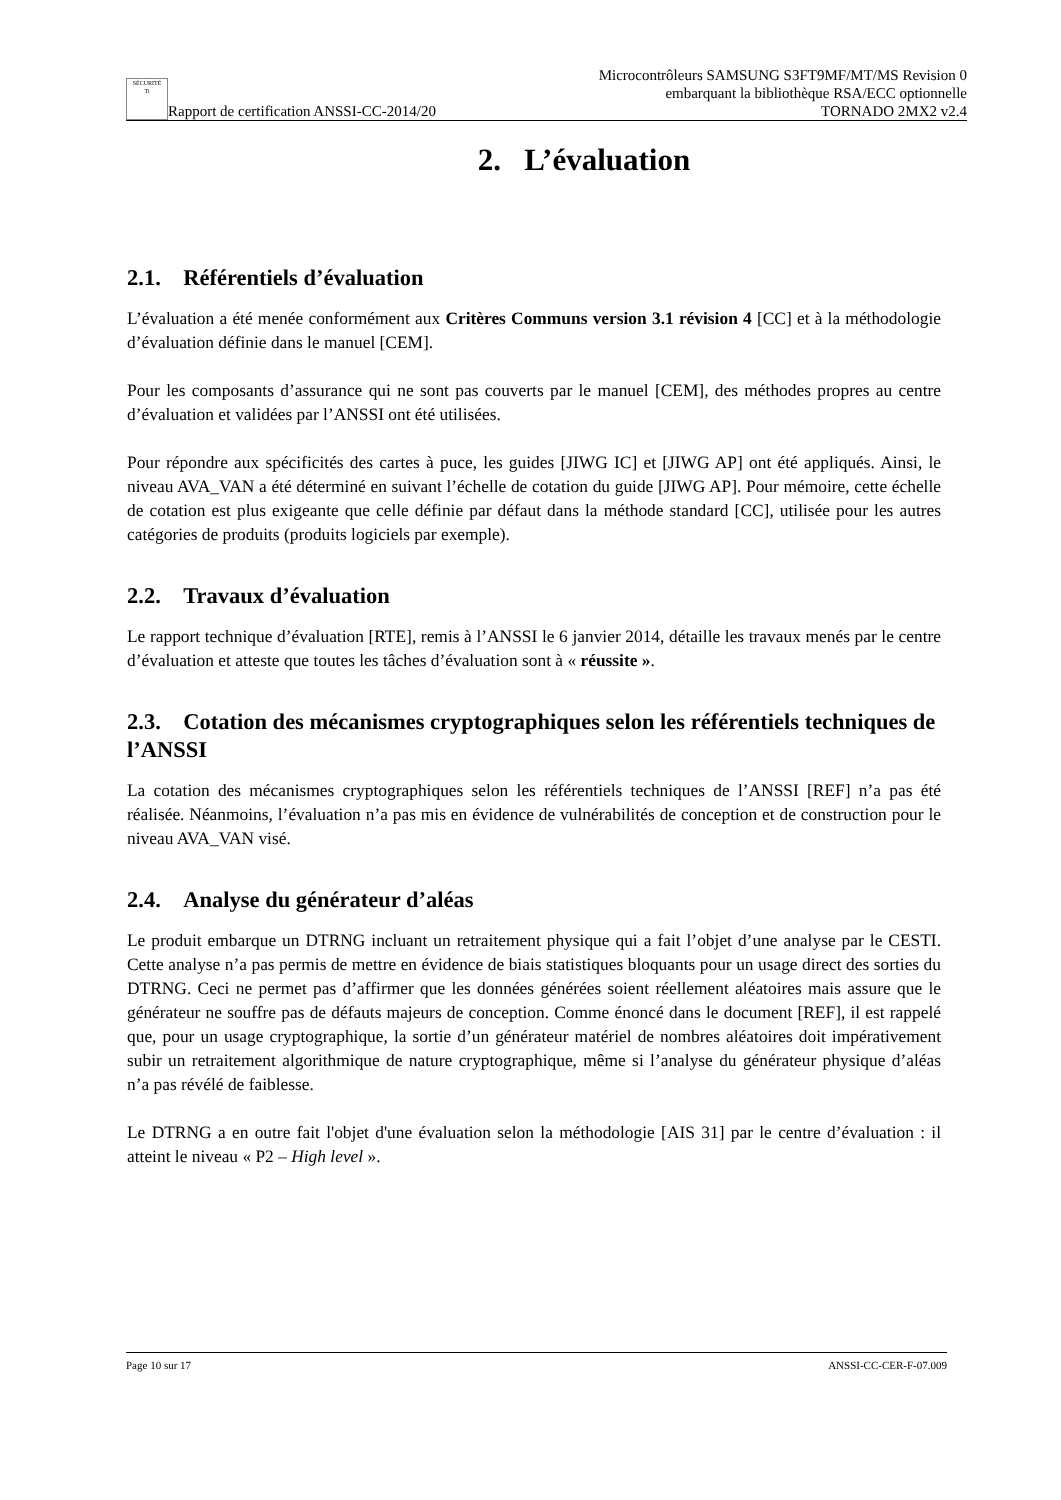SÉCURITÉ
Ti Rapport de certification ANSSI-CC-2014/20
Microcontrôleurs SAMSUNG S3FT9MF/MT/MS Revision 0
embarquant la bibliothèque RSA/ECC optionnelle
TORNADO 2MX2 v2.4
2. L’évaluation
2.1. Référentiels d’évaluation
L’évaluation a été menée conformément aux Critères Communs version 3.1 révision 4 [CC] et à la méthodologie d’évaluation définie dans le manuel [CEM].
Pour les composants d’assurance qui ne sont pas couverts par le manuel [CEM], des méthodes propres au centre d’évaluation et validées par l’ANSSI ont été utilisées.
Pour répondre aux spécificités des cartes à puce, les guides [JIWG IC] et [JIWG AP] ont été appliqués. Ainsi, le niveau AVA_VAN a été déterminé en suivant l’échelle de cotation du guide [JIWG AP]. Pour mémoire, cette échelle de cotation est plus exigeante que celle définie par défaut dans la méthode standard [CC], utilisée pour les autres catégories de produits (produits logiciels par exemple).
2.2. Travaux d’évaluation
Le rapport technique d’évaluation [RTE], remis à l’ANSSI le 6 janvier 2014, détaille les travaux menés par le centre d’évaluation et atteste que toutes les tâches d’évaluation sont à « réussite ».
2.3. Cotation des mécanismes cryptographiques selon les référentiels techniques de l’ANSSI
La cotation des mécanismes cryptographiques selon les référentiels techniques de l’ANSSI [REF] n’a pas été réalisée. Néanmoins, l’évaluation n’a pas mis en évidence de vulnérabilités de conception et de construction pour le niveau AVA_VAN visé.
2.4. Analyse du générateur d’aléas
Le produit embarque un DTRNG incluant un retraitement physique qui a fait l’objet d’une analyse par le CESTI. Cette analyse n’a pas permis de mettre en évidence de biais statistiques bloquants pour un usage direct des sorties du DTRNG. Ceci ne permet pas d’affirmer que les données générées soient réellement aléatoires mais assure que le générateur ne souffre pas de défauts majeurs de conception. Comme énoncé dans le document [REF], il est rappelé que, pour un usage cryptographique, la sortie d’un générateur matériel de nombres aléatoires doit impérativement subir un retraitement algorithmique de nature cryptographique, même si l’analyse du générateur physique d’aléas n’a pas révélé de faiblesse.
Le DTRNG a en outre fait l'objet d'une évaluation selon la méthodologie [AIS 31] par le centre d’évaluation : il atteint le niveau « P2 – High level ».
Page 10 sur 17 ANSSI-CC-CER-F-07.009